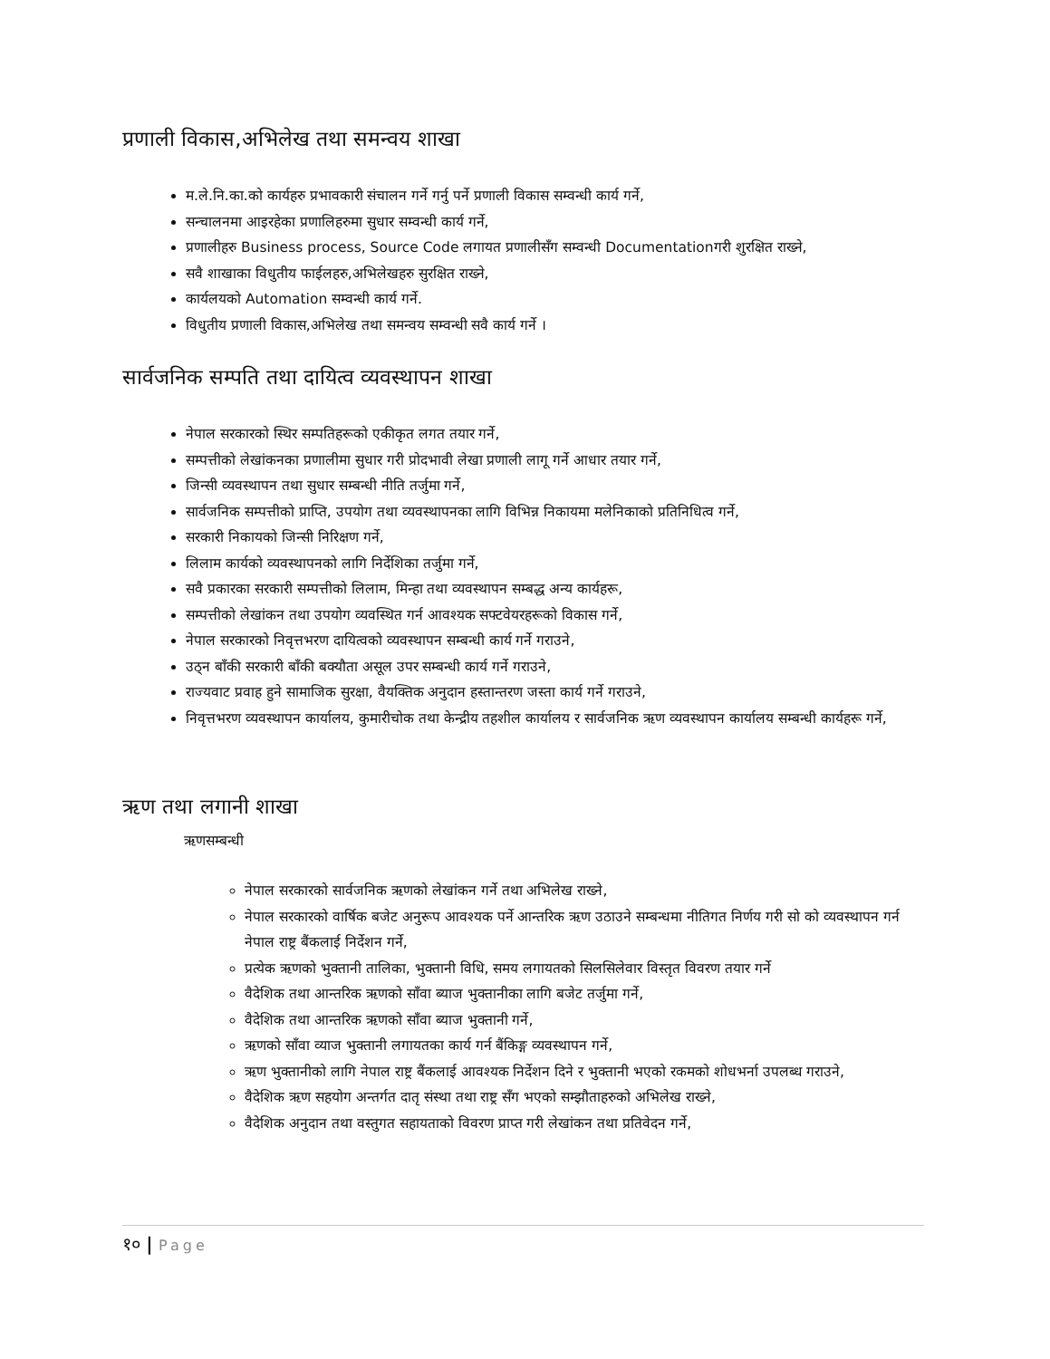प्रणाली विकास,अभिलेख तथा समन्वय शाखा
म.ले.नि.का.को कार्यहरु प्रभावकारी संचालन गर्ने गर्नु पर्ने प्रणाली विकास सम्वन्धी कार्य गर्ने,
सन्चालनमा आइरहेका प्रणालिहरुमा सुधार सम्वन्धी कार्य गर्ने,
प्रणालीहरु Business process, Source Code लगायत प्रणालीसँग सम्वन्धी Documentationगरी शुरक्षित राख्ने,
सवै शाखाका विधुतीय फाईलहरु,अभिलेखहरु सुरक्षित राख्ने,
कार्यलयको Automation सम्वन्धी कार्य गर्ने.
विधुतीय प्रणाली विकास,अभिलेख तथा समन्वय सम्वन्धी सवै कार्य गर्ने ।
सार्वजनिक सम्पति तथा दायित्व व्यवस्थापन शाखा
नेपाल सरकारको स्थिर सम्पतिहरूको एकीकृत लगत तयार गर्ने,
सम्पत्तीको लेखांकनका प्रणालीमा सुधार गरी प्रोदभावी लेखा प्रणाली लागू गर्ने आधार तयार गर्ने,
जिन्सी व्यवस्थापन तथा सुधार सम्बन्धी नीति तर्जुमा गर्ने,
सार्वजनिक सम्पत्तीको प्राप्ति, उपयोग तथा व्यवस्थापनका लागि विभिन्न निकायमा मलेनिकाको प्रतिनिधित्व गर्ने,
सरकारी निकायको जिन्सी निरिक्षण गर्ने,
लिलाम कार्यको व्यवस्थापनको लागि निर्देशिका तर्जुमा गर्ने,
सवै प्रकारका सरकारी सम्पत्तीको लिलाम, मिन्हा तथा व्यवस्थापन सम्बद्ध अन्य कार्यहरू,
सम्पत्तीको लेखांकन तथा उपयोग व्यवस्थित गर्न आवश्यक सफ्टवेयरहरूको विकास गर्ने,
नेपाल सरकारको निवृत्तभरण दायित्वको व्यवस्थापन सम्बन्धी कार्य गर्ने गराउने,
उठ्न बाँकी सरकारी बाँकी बक्यौता असूल उपर सम्बन्धी कार्य गर्ने गराउने,
राज्यवाट प्रवाह हुने सामाजिक सुरक्षा, वैयक्तिक अनुदान हस्तान्तरण जस्ता कार्य गर्ने गराउने,
निवृत्तभरण व्यवस्थापन कार्यालय, कुमारीचोक तथा केन्द्रीय तहशील कार्यालय र सार्वजनिक ऋण व्यवस्थापन कार्यालय सम्बन्धी कार्यहरू गर्ने,
ऋण तथा लगानी शाखा
ऋणसम्बन्धी
नेपाल सरकारको सार्वजनिक ऋणको लेखांकन गर्ने तथा अभिलेख राख्ने,
नेपाल सरकारको वार्षिक बजेट अनुरूप आवश्यक पर्ने आन्तरिक ऋण उठाउने सम्बन्धमा नीतिगत निर्णय गरी सो को व्यवस्थापन गर्न नेपाल राष्ट्र बैंकलाई निर्देशन गर्ने,
प्रत्येक ऋणको भुक्तानी तालिका, भुक्तानी विधि, समय लगायतको सिलसिलेवार विस्तृत विवरण तयार गर्ने
वैदेशिक तथा आन्तरिक ऋणको साँवा ब्याज भुक्तानीका लागि बजेट तर्जुमा गर्ने,
वैदेशिक तथा आन्तरिक ऋणको साँवा ब्याज भुक्तानी गर्ने,
ऋणको साँवा व्याज भुक्तानी लगायतका कार्य गर्न बैंकिङ्ग व्यवस्थापन गर्ने,
ऋण भुक्तानीको लागि नेपाल राष्ट्र बैंकलाई आवश्यक निर्देशन दिने र भुक्तानी भएको रकमको शोधभर्ना उपलब्ध गराउने,
वैदेशिक ऋण सहयोग अन्तर्गत दातृ संस्था तथा राष्ट्र सँग भएको सम्झौताहरुको अभिलेख राख्ने,
वैदेशिक अनुदान तथा वस्तुगत सहायताको विवरण प्राप्त गरी लेखांकन तथा प्रतिवेदन गर्ने,
१० | Page